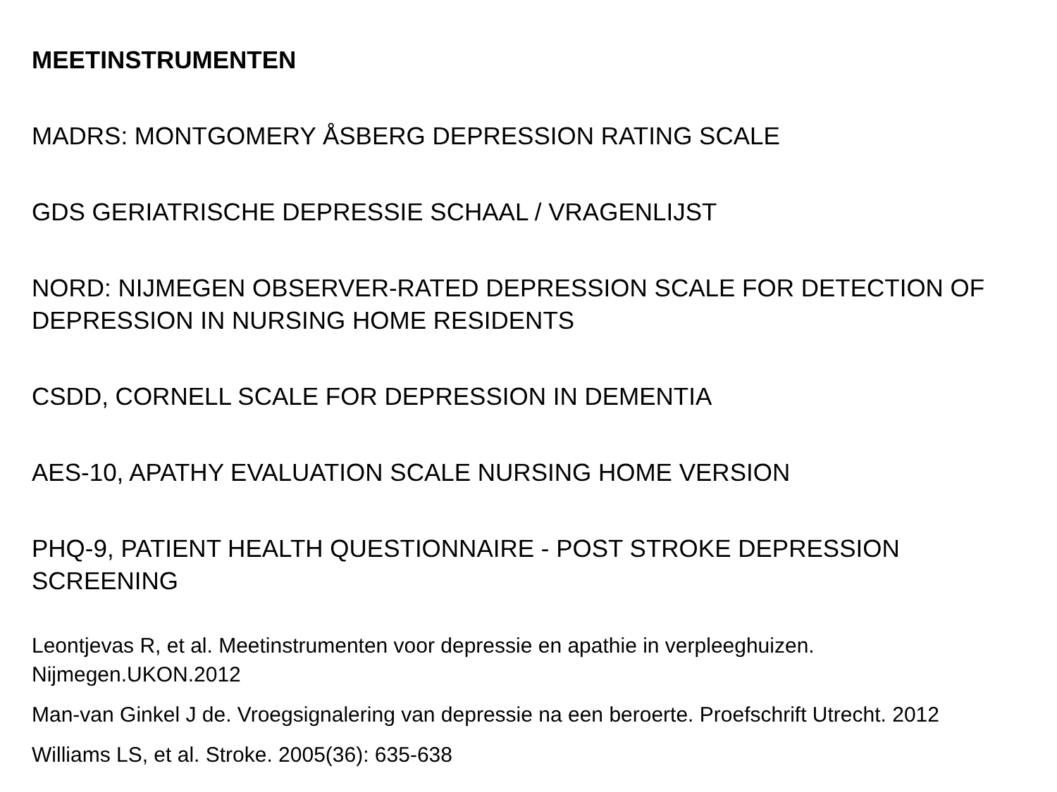MEETINSTRUMENTEN
MADRS: MONTGOMERY ÅSBERG DEPRESSION RATING SCALE
GDS GERIATRISCHE DEPRESSIE SCHAAL / VRAGENLIJST
NORD: NIJMEGEN OBSERVER-RATED DEPRESSION SCALE FOR DETECTION OF DEPRESSION IN NURSING HOME RESIDENTS
CSDD, CORNELL SCALE FOR DEPRESSION IN DEMENTIA
AES-10, APATHY EVALUATION SCALE NURSING HOME VERSION
PHQ-9, PATIENT HEALTH QUESTIONNAIRE - POST STROKE DEPRESSION SCREENING
Leontjevas R, et al. Meetinstrumenten voor depressie en apathie in verpleeghuizen. Nijmegen.UKON.2012
Man-van Ginkel J de. Vroegsignalering van depressie na een beroerte. Proefschrift Utrecht. 2012
Williams LS, et al. Stroke. 2005(36): 635-638